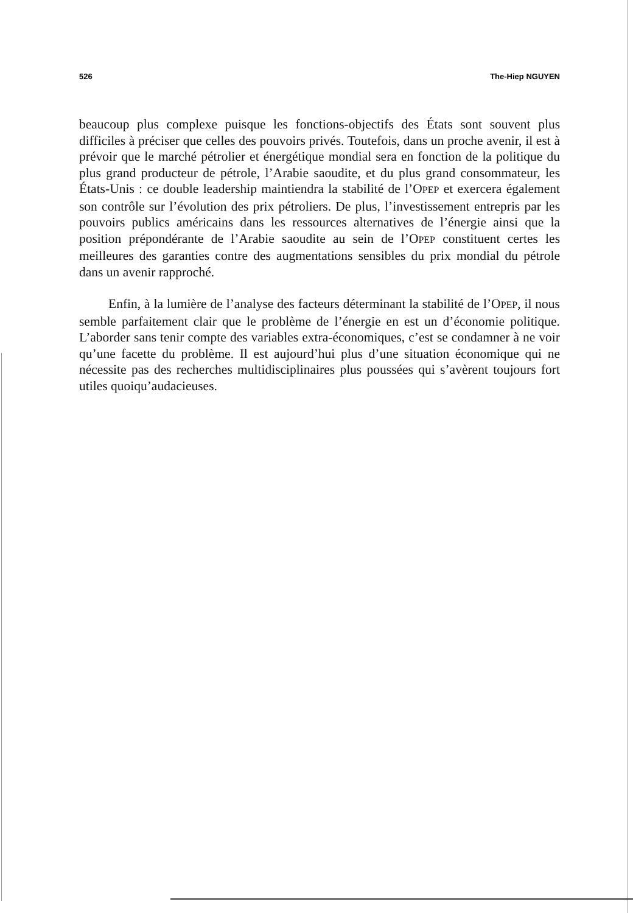526 The-Hiep NGUYEN
beaucoup plus complexe puisque les fonctions-objectifs des États sont souvent plus difficiles à préciser que celles des pouvoirs privés. Toutefois, dans un proche avenir, il est à prévoir que le marché pétrolier et énergétique mondial sera en fonction de la politique du plus grand producteur de pétrole, l’Arabie saoudite, et du plus grand consommateur, les États-Unis : ce double leadership maintiendra la stabilité de l’OPEP et exercera également son contrôle sur l’évolution des prix pétroliers. De plus, l’investissement entrepris par les pouvoirs publics américains dans les ressources alternatives de l’énergie ainsi que la position prépondérante de l’Arabie saoudite au sein de l’OPEP constituent certes les meilleures des garanties contre des augmentations sensibles du prix mondial du pétrole dans un avenir rapproché.
Enfin, à la lumière de l’analyse des facteurs déterminant la stabilité de l’OPEP, il nous semble parfaitement clair que le problème de l’énergie en est un d’économie politique. L’aborder sans tenir compte des variables extra-économiques, c’est se condamner à ne voir qu’une facette du problème. Il est aujourd’hui plus d’une situation économique qui ne nécessite pas des recherches multidisciplinaires plus poussées qui s’avèrent toujours fort utiles quoiqu’audacieuses.